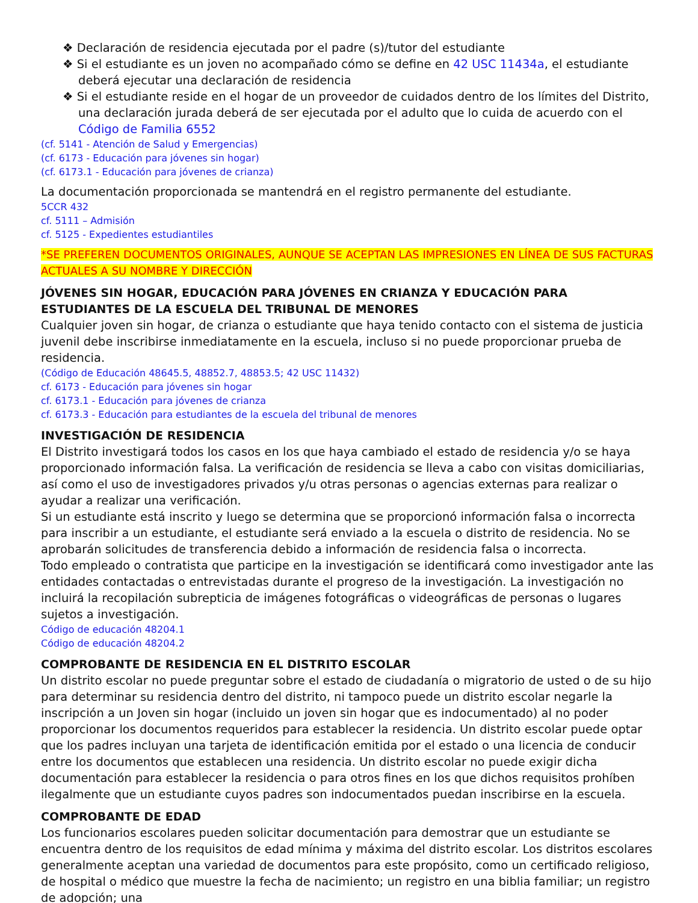❖ Declaración de residencia ejecutada por el padre (s)/tutor del estudiante
❖ Si el estudiante es un joven no acompañado cómo se define en 42 USC 11434a, el estudiante deberá ejecutar una declaración de residencia
❖ Si el estudiante reside en el hogar de un proveedor de cuidados dentro de los límites del Distrito, una declaración jurada deberá de ser ejecutada por el adulto que lo cuida de acuerdo con el Código de Familia 6552
(cf. 5141 - Atención de Salud y Emergencias)
(cf. 6173 - Educación para jóvenes sin hogar)
(cf. 6173.1 - Educación para jóvenes de crianza)
La documentación proporcionada se mantendrá en el registro permanente del estudiante.
5CCR 432
cf. 5111 – Admisión
cf. 5125 - Expedientes estudiantiles
*SE PREFEREN DOCUMENTOS ORIGINALES, AUNQUE SE ACEPTAN LAS IMPRESIONES EN LÍNEA DE SUS FACTURAS ACTUALES A SU NOMBRE Y DIRECCIÓN
JÓVENES SIN HOGAR, EDUCACIÓN PARA JÓVENES EN CRIANZA Y EDUCACIÓN PARA ESTUDIANTES DE LA ESCUELA DEL TRIBUNAL DE MENORES
Cualquier joven sin hogar, de crianza o estudiante que haya tenido contacto con el sistema de justicia juvenil debe inscribirse inmediatamente en la escuela, incluso si no puede proporcionar prueba de residencia.
(Código de Educación 48645.5, 48852.7, 48853.5; 42 USC 11432)
cf. 6173 - Educación para jóvenes sin hogar
cf. 6173.1 - Educación para jóvenes de crianza
cf. 6173.3 - Educación para estudiantes de la escuela del tribunal de menores
INVESTIGACIÓN DE RESIDENCIA
El Distrito investigará todos los casos en los que haya cambiado el estado de residencia y/o se haya proporcionado información falsa. La verificación de residencia se lleva a cabo con visitas domiciliarias, así como el uso de investigadores privados y/u otras personas o agencias externas para realizar o ayudar a realizar una verificación.
Si un estudiante está inscrito y luego se determina que se proporcionó información falsa o incorrecta para inscribir a un estudiante, el estudiante será enviado a la escuela o distrito de residencia. No se aprobarán solicitudes de transferencia debido a información de residencia falsa o incorrecta.
Todo empleado o contratista que participe en la investigación se identificará como investigador ante las entidades contactadas o entrevistadas durante el progreso de la investigación. La investigación no incluirá la recopilación subrepticia de imágenes fotográficas o videográficas de personas o lugares sujetos a investigación.
Código de educación 48204.1
Código de educación 48204.2
COMPROBANTE DE RESIDENCIA EN EL DISTRITO ESCOLAR
Un distrito escolar no puede preguntar sobre el estado de ciudadanía o migratorio de usted o de su hijo para determinar su residencia dentro del distrito, ni tampoco puede un distrito escolar negarle la inscripción a un Joven sin hogar (incluido un joven sin hogar que es indocumentado) al no poder proporcionar los documentos requeridos para establecer la residencia. Un distrito escolar puede optar que los padres incluyan una tarjeta de identificación emitida por el estado o una licencia de conducir entre los documentos que establecen una residencia. Un distrito escolar no puede exigir dicha documentación para establecer la residencia o para otros fines en los que dichos requisitos prohíben ilegalmente que un estudiante cuyos padres son indocumentados puedan inscribirse en la escuela.
COMPROBANTE DE EDAD
Los funcionarios escolares pueden solicitar documentación para demostrar que un estudiante se encuentra dentro de los requisitos de edad mínima y máxima del distrito escolar. Los distritos escolares generalmente aceptan una variedad de documentos para este propósito, como un certificado religioso, de hospital o médico que muestre la fecha de nacimiento; un registro en una biblia familiar; un registro de adopción; una